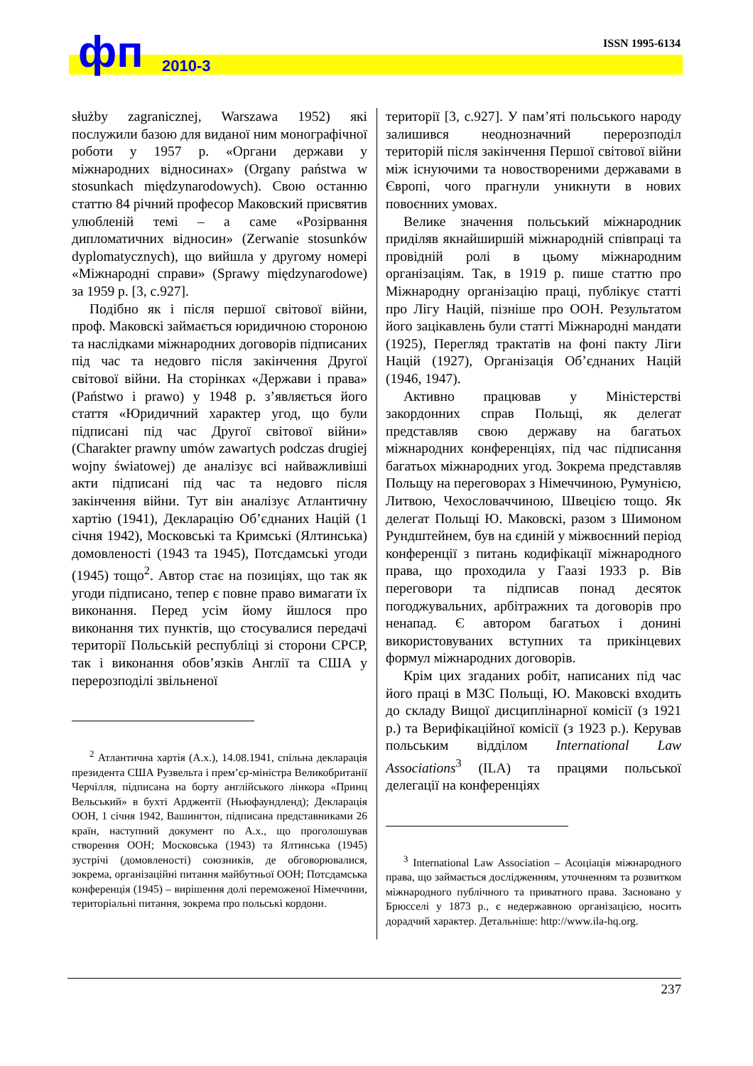фп 2010-3
ISSN 1995-6134
służby zagranicznej, Warszawa 1952) які послужили базою для виданої ним монографічної роботи у 1957 р. «Органи держави у міжнародних відносинах» (Organy państwa w stosunkach międzynarodowych). Свою останню статтю 84 річний професор Маковский присвятив улюбленій темі – а саме «Розірвання дипломатичних відносин» (Zerwanie stosunków dyplomatycznych), що вийшла у другому номері «Міжнародні справи» (Sprawy międzynarodowe) за 1959 р. [3, с.927].
Подібно як і після першої світової війни, проф. Маковскі займається юридичною стороною та наслідками міжнародних договорів підписаних під час та недовго після закінчення Другої світової війни. На сторінках «Держави і права» (Państwo i prawo) у 1948 р. з’являється його стаття «Юридичний характер угод, що були підписані під час Другої світової війни» (Charakter prawny umów zawartych podczas drugiej wojny światowej) де аналізує всі найважливіші акти підписані під час та недовго після закінчення війни. Тут він аналізує Атлантичну хартію (1941), Декларацію Об’єднаних Націй (1 січня 1942), Московські та Кримські (Ялтинська) домовленості (1943 та 1945), Потсдамські угоди (1945) тощо<sup>2</sup>. Автор стає на позиціях, що так як угоди підписано, тепер є повне право вимагати їх виконання. Перед усім йому йшлося про виконання тих пунктів, що стосувалися передачі території Польській республіці зі сторони СРСР, так і виконання обов’язків Англії та США у перерозподілі звільненої
<sup>2</sup> Атлантична хартія (А.х.), 14.08.1941, спільна декларація президента США Рузвельта і прем’єр-міністра Великобританії Черчілля, підписана на борту англійського лінкора «Принц Вельський» в бухті Арджентії (Ньюфаундленд); Декларація ООН, 1 січня 1942, Вашингтон, підписана представниками 26 країн, наступний документ по А.х., що проголошував створення ООН; Московська (1943) та Ялтинська (1945) зустрічі (домовленості) союзників, де обговорювалися, зокрема, організаційні питання майбутньої ООН; Потсдамська конференція (1945) – вирішення долі переможеної Німеччини, територіальні питання, зокрема про польські кордони.
території [3, с.927]. У пам’яті польського народу залишився неоднозначний перерозподіл територій після закінчення Першої світової війни між існуючими та новоствореними державами в Європі, чого прагнули уникнути в нових повоєнних умовах.
Велике значення польський міжнародник приділяв якнайширшій міжнародній співпраці та провідній ролі в цьому міжнародним організаціям. Так, в 1919 р. пише статтю про Міжнародну організацію праці, публікує статті про Лігу Націй, пізніше про ООН. Результатом його зацікавлень були статті Міжнародні мандати (1925), Перегляд трактатів на фоні пакту Ліги Націй (1927), Організація Об’єднаних Націй (1946, 1947).
Активно працював у Міністерстві закордонних справ Польщі, як делегат представляв свою державу на багатьох міжнародних конференціях, під час підписання багатьох міжнародних угод. Зокрема представляв Польщу на переговорах з Німеччиною, Румунією, Литвою, Чехословаччиною, Швецією тощо. Як делегат Польщі Ю. Маковскі, разом з Шимоном Рундштейнем, був на єдиній у міжвоєнний період конференції з питань кодифікації міжнародного права, що проходила у Гаазі 1933 р. Вів переговори та підписав понад десяток погоджувальних, арбітражних та договорів про ненапад. Є автором багатьох і донині використовуваних вступних та прикінцевих формул міжнародних договорів.
Крім цих згаданих робіт, написаних під час його праці в МЗС Польщі, Ю. Маковскі входить до складу Вищої дисциплінарної комісії (з 1921 р.) та Верифікаційної комісії (з 1923 р.). Керував польським відділом International Law Associations<sup>3</sup> (ILA) та працями польської делегації на конференціях
<sup>3</sup> International Law Association – Асоціація міжнародного права, що займається дослідженням, уточненням та розвитком міжнародного публічного та приватного права. Засновано у Брюсселі у 1873 р., є недержавною організацією, носить дорадчий характер. Детальніше: http://www.ila-hq.org.
237